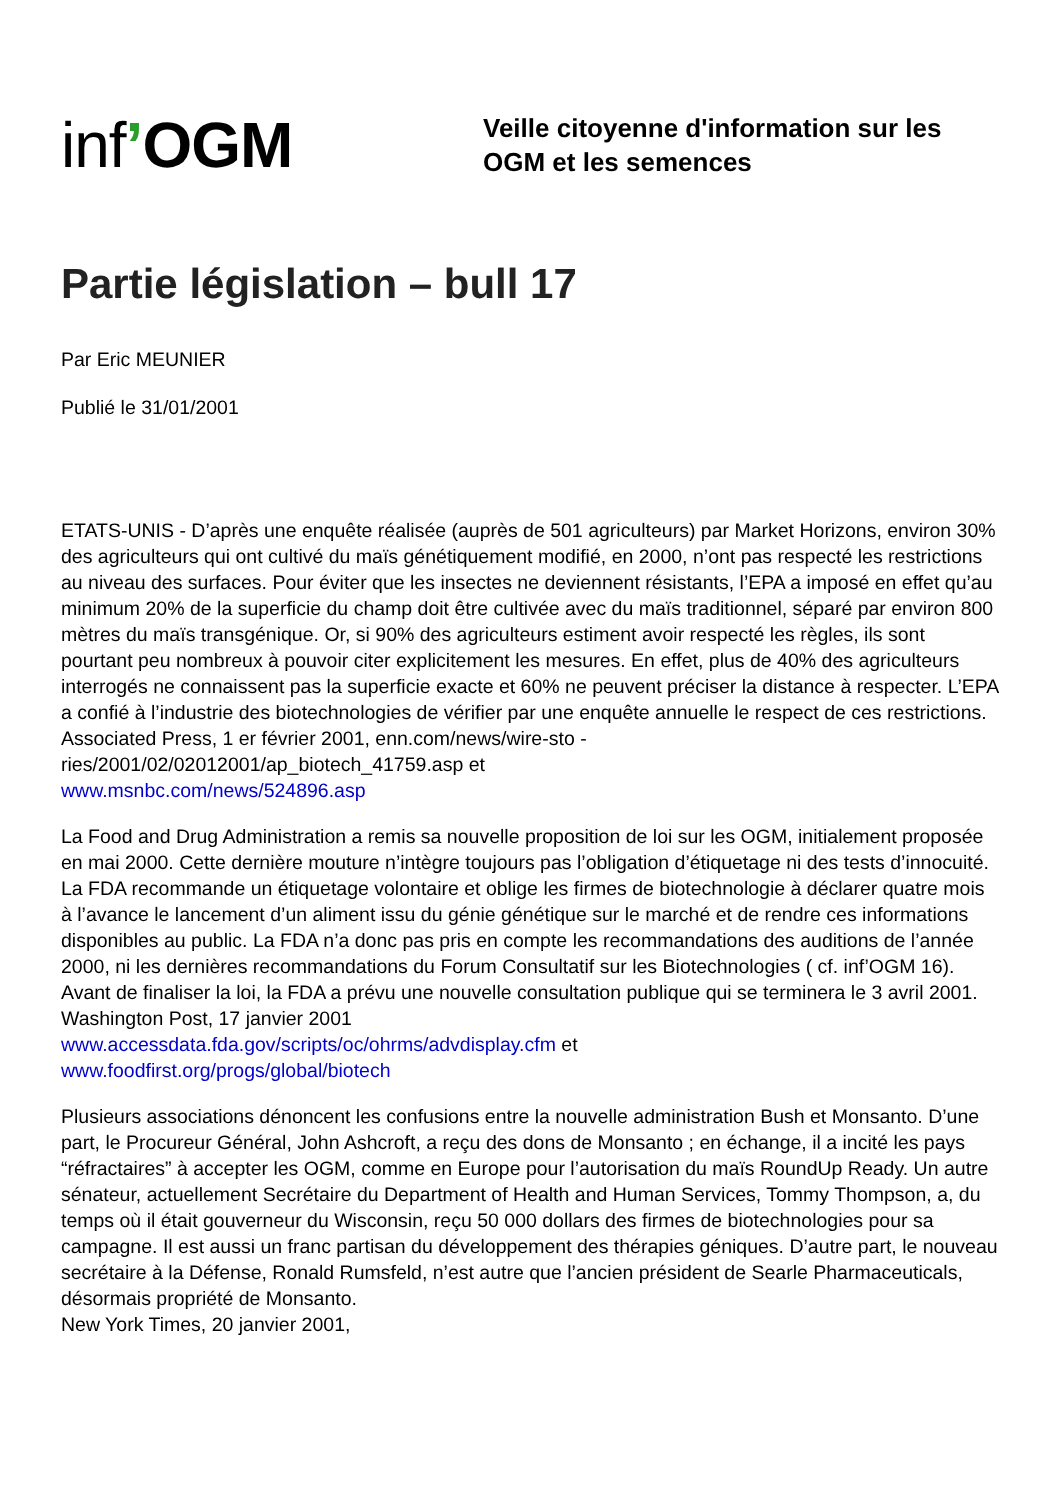inf’OGM
Veille citoyenne d'information sur les
OGM et les semences
Partie législation – bull 17
Par Eric MEUNIER
Publié le 31/01/2001
ETATS-UNIS - D’après une enquête réalisée (auprès de 501 agriculteurs) par Market Horizons, environ 30% des agriculteurs qui ont cultivé du maïs génétiquement modifié, en 2000, n’ont pas respecté les restrictions au niveau des surfaces. Pour éviter que les insectes ne deviennent résistants, l’EPA a imposé en effet qu’au minimum 20% de la superficie du champ doit être cultivée avec du maïs traditionnel, séparé par environ 800 mètres du maïs transgénique. Or, si 90% des agriculteurs estiment avoir respecté les règles, ils sont pourtant peu nombreux à pouvoir citer explicitement les mesures. En effet, plus de 40% des agriculteurs interrogés ne connaissent pas la superficie exacte et 60% ne peuvent préciser la distance à respecter. L’EPA a confié à l’industrie des biotechnologies de vérifier par une enquête annuelle le respect de ces restrictions.
Associated Press, 1 er février 2001, enn.com/news/wire-sto -
ries/2001/02/02012001/ap_biotech_41759.asp et
www.msnbc.com/news/524896.asp
La Food and Drug Administration a remis sa nouvelle proposition de loi sur les OGM, initialement proposée en mai 2000. Cette dernière mouture n’intègre toujours pas l’obligation d’étiquetage ni des tests d’innocuité. La FDA recommande un étiquetage volontaire et oblige les firmes de biotechnologie à déclarer quatre mois à l’avance le lancement d’un aliment issu du génie génétique sur le marché et de rendre ces informations disponibles au public. La FDA n’a donc pas pris en compte les recommandations des auditions de l’année 2000, ni les dernières recommandations du Forum Consultatif sur les Biotechnologies ( cf. inf’OGM 16). Avant de finaliser la loi, la FDA a prévu une nouvelle consultation publique qui se terminera le 3 avril 2001.
Washington Post, 17 janvier 2001
www.accessdata.fda.gov/scripts/oc/ohrms/advdisplay.cfm et
www.foodfirst.org/progs/global/biotech
Plusieurs associations dénoncent les confusions entre la nouvelle administration Bush et Monsanto. D’une part, le Procureur Général, John Ashcroft, a reçu des dons de Monsanto ; en échange, il a incité les pays “réfractaires” à accepter les OGM, comme en Europe pour l’autorisation du maïs RoundUp Ready. Un autre sénateur, actuellement Secrétaire du Department of Health and Human Services, Tommy Thompson, a, du temps où il était gouverneur du Wisconsin, reçu 50 000 dollars des firmes de biotechnologies pour sa campagne. Il est aussi un franc partisan du développement des thérapies géniques. D’autre part, le nouveau secrétaire à la Défense, Ronald Rumsfeld, n’est autre que l’ancien président de Searle Pharmaceuticals, désormais propriété de Monsanto.
New York Times, 20 janvier 2001,